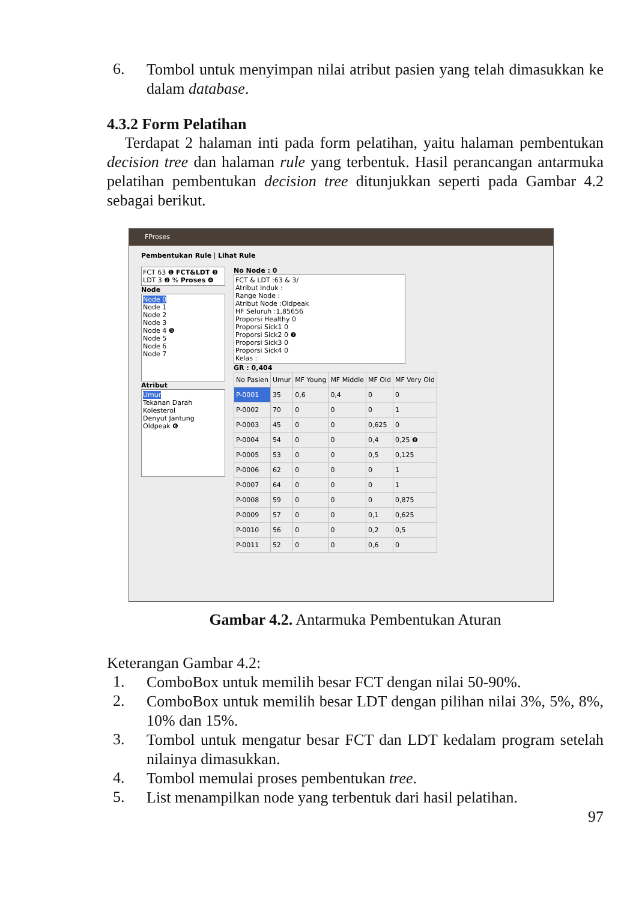6.
Tombol untuk menyimpan nilai atribut pasien yang telah dimasukkan ke dalam database.
4.3.2 Form Pelatihan
Terdapat 2 halaman inti pada form pelatihan, yaitu halaman pembentukan decision tree dan halaman rule yang terbentuk. Hasil perancangan antarmuka pelatihan pembentukan decision tree ditunjukkan seperti pada Gambar 4.2 sebagai berikut.
FProses
Pembentukan Rule | Lihat Rule
FCT 63 ❶ FCT&LDT ❸
LDT 3 ❷ % Proses ❹
Node
Node 0
Node 1
Node 2
Node 3
Node 4 ❺
Node 5
Node 6
Node 7
Atribut
Umur
Tekanan Darah
Kolesterol
Denyut Jantung
Oldpeak ❻
No Node : 0
FCT & LDT :63 & 3/
Atribut Induk :
Range Node :
Atribut Node :Oldpeak
HF Seluruh :1,85656
Proporsi Healthy 0
Proporsi Sick1 0
Proporsi Sick2 0 ❼
Proporsi Sick3 0
Proporsi Sick4 0
Kelas :
GR : 0,404
| No Pasien | Umur | MF Young | MF Middle | MF Old | MF Very Old |
| --- | --- | --- | --- | --- | --- |
| P-0001 | 35 | 0,6 | 0,4 | 0 | 0 |
| P-0002 | 70 | 0 | 0 | 0 | 1 |
| P-0003 | 45 | 0 | 0 | 0,625 | 0 |
| P-0004 | 54 | 0 | 0 | 0,4 | 0,25 ❽ |
| P-0005 | 53 | 0 | 0 | 0,5 | 0,125 |
| P-0006 | 62 | 0 | 0 | 0 | 1 |
| P-0007 | 64 | 0 | 0 | 0 | 1 |
| P-0008 | 59 | 0 | 0 | 0 | 0,875 |
| P-0009 | 57 | 0 | 0 | 0,1 | 0,625 |
| P-0010 | 56 | 0 | 0 | 0,2 | 0,5 |
| P-0011 | 52 | 0 | 0 | 0,6 | 0 |
Gambar 4.2. Antarmuka Pembentukan Aturan
Keterangan Gambar 4.2:
1.
ComboBox untuk memilih besar FCT dengan nilai 50-90%.
2.
ComboBox untuk memilih besar LDT dengan pilihan nilai 3%, 5%, 8%, 10% dan 15%.
3.
Tombol untuk mengatur besar FCT dan LDT kedalam program setelah nilainya dimasukkan.
4.
Tombol memulai proses pembentukan tree.
5.
List menampilkan node yang terbentuk dari hasil pelatihan.
97